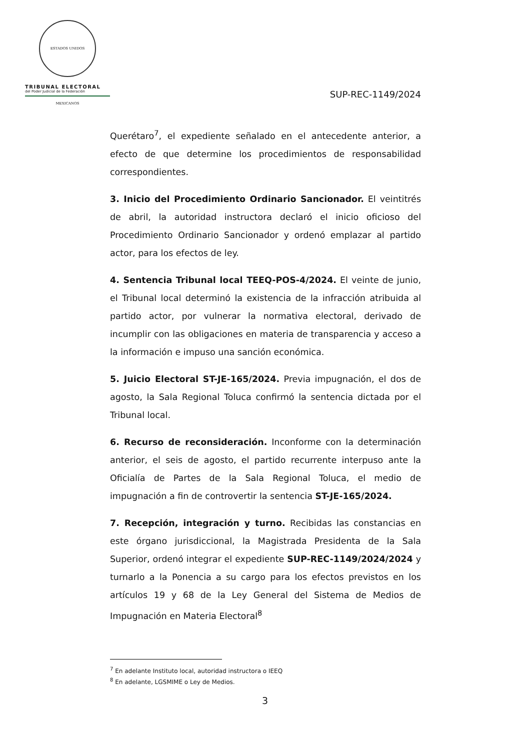ESTADOS UNIDOS MEXICANOS
TRIBUNAL ELECTORAL
del Poder Judicial de la Federación
SUP-REC-1149/2024
Querétaro<sup>7</sup>, el expediente señalado en el antecedente anterior, a efecto de que determine los procedimientos de responsabilidad correspondientes.
3. Inicio del Procedimiento Ordinario Sancionador. El veintitrés de abril, la autoridad instructora declaró el inicio oficioso del Procedimiento Ordinario Sancionador y ordenó emplazar al partido actor, para los efectos de ley.
4. Sentencia Tribunal local TEEQ-POS-4/2024. El veinte de junio, el Tribunal local determinó la existencia de la infracción atribuida al partido actor, por vulnerar la normativa electoral, derivado de incumplir con las obligaciones en materia de transparencia y acceso a la información e impuso una sanción económica.
5. Juicio Electoral ST-JE-165/2024. Previa impugnación, el dos de agosto, la Sala Regional Toluca confirmó la sentencia dictada por el Tribunal local.
6. Recurso de reconsideración. Inconforme con la determinación anterior, el seis de agosto, el partido recurrente interpuso ante la Oficialía de Partes de la Sala Regional Toluca, el medio de impugnación a fin de controvertir la sentencia ST-JE-165/2024.
7. Recepción, integración y turno. Recibidas las constancias en este órgano jurisdiccional, la Magistrada Presidenta de la Sala Superior, ordenó integrar el expediente SUP-REC-1149/2024/2024 y turnarlo a la Ponencia a su cargo para los efectos previstos en los artículos 19 y 68 de la Ley General del Sistema de Medios de Impugnación en Materia Electoral<sup>8</sup>
<sup>7</sup> En adelante Instituto local, autoridad instructora o IEEQ
<sup>8</sup> En adelante, LGSMIME o Ley de Medios.
3